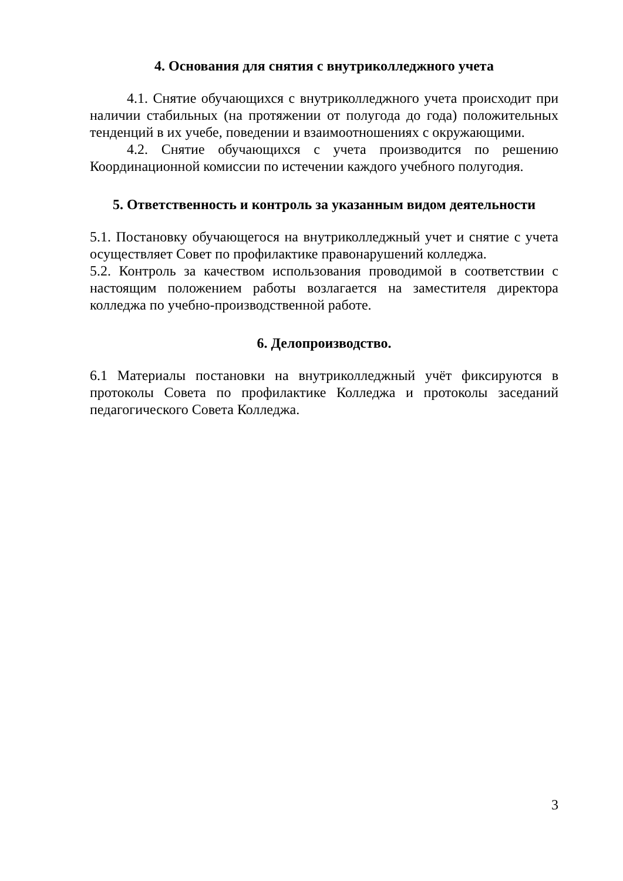4. Основания для снятия с внутриколледжного учета
4.1. Снятие обучающихся с внутриколледжного учета происходит при наличии стабильных (на протяжении от полугода до года) положительных тенденций в их учебе, поведении и взаимоотношениях с окружающими.
4.2. Снятие обучающихся с учета производится по решению Координационной комиссии по истечении каждого учебного полугодия.
5. Ответственность и контроль за указанным видом деятельности
5.1. Постановку обучающегося на внутриколледжный учет и снятие с учета осуществляет Совет по профилактике правонарушений колледжа.
5.2. Контроль за качеством использования проводимой в соответствии с настоящим положением работы возлагается на заместителя директора колледжа по учебно-производственной работе.
6. Делопроизводство.
6.1 Материалы постановки на внутриколледжный учёт фиксируются в протоколы Совета по профилактике Колледжа и протоколы заседаний педагогического Совета Колледжа.
3